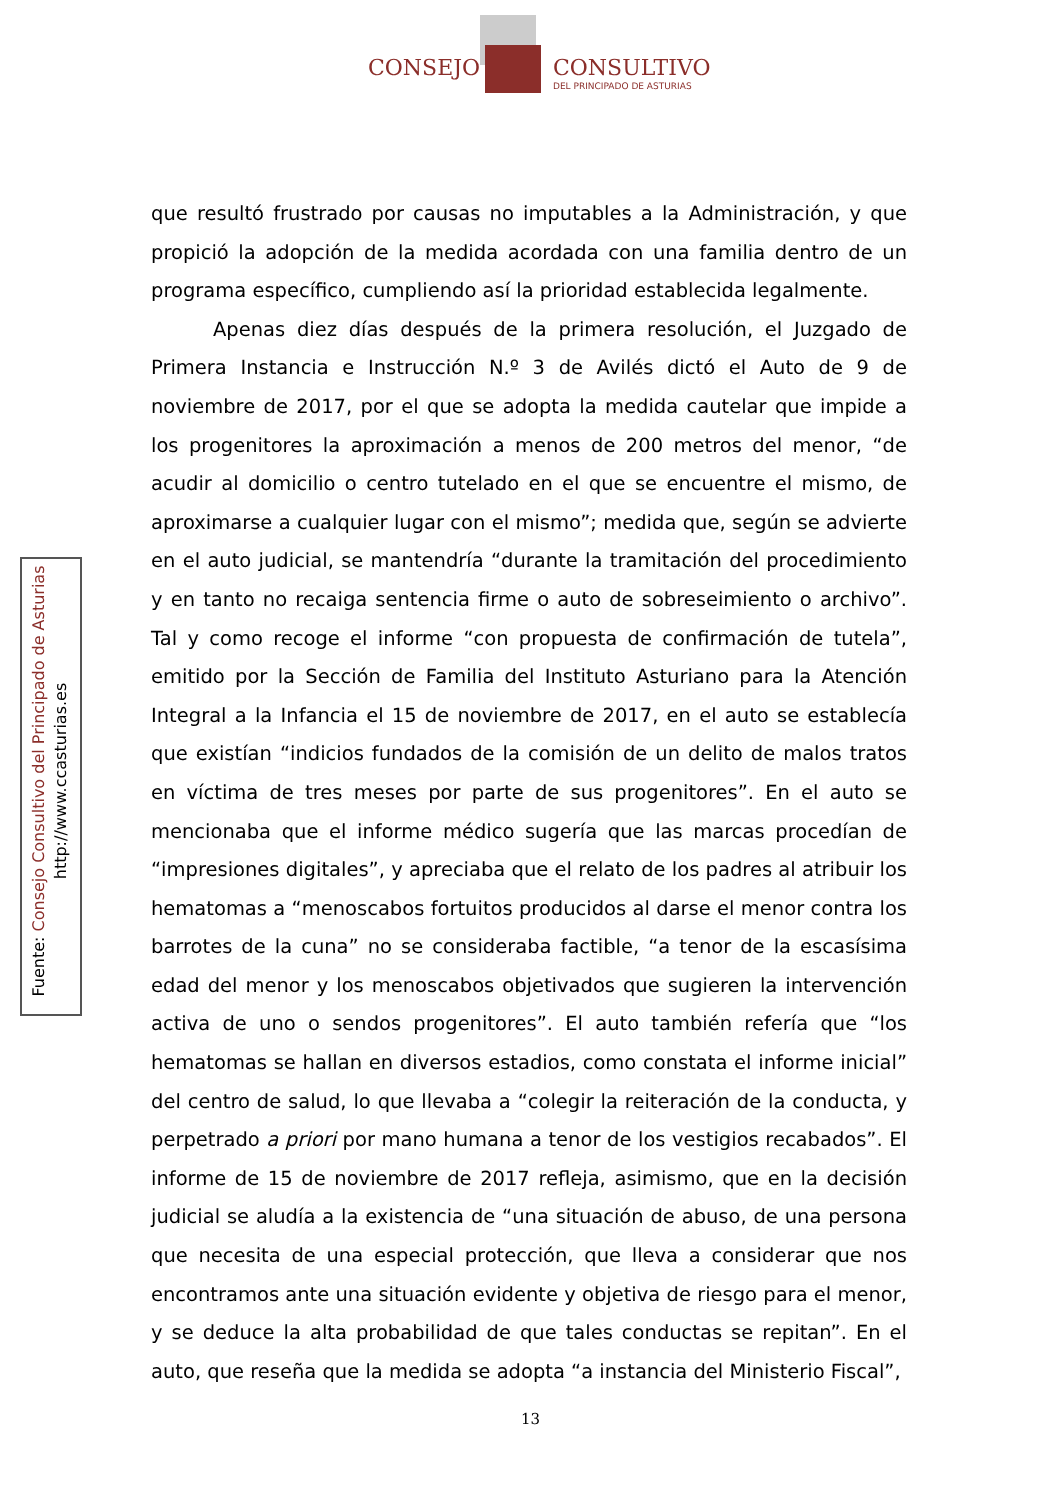CONSEJO CONSULTIVO
DEL PRINCIPADO DE ASTURIAS
Fuente: Consejo Consultivo del Principado de Asturias
http://www.ccasturias.es
que resultó frustrado por causas no imputables a la Administración, y que propició la adopción de la medida acordada con una familia dentro de un programa específico, cumpliendo así la prioridad establecida legalmente.
Apenas diez días después de la primera resolución, el Juzgado de Primera Instancia e Instrucción N.º 3 de Avilés dictó el Auto de 9 de noviembre de 2017, por el que se adopta la medida cautelar que impide a los progenitores la aproximación a menos de 200 metros del menor, “de acudir al domicilio o centro tutelado en el que se encuentre el mismo, de aproximarse a cualquier lugar con el mismo”; medida que, según se advierte en el auto judicial, se mantendría “durante la tramitación del procedimiento y en tanto no recaiga sentencia firme o auto de sobreseimiento o archivo”. Tal y como recoge el informe “con propuesta de confirmación de tutela”, emitido por la Sección de Familia del Instituto Asturiano para la Atención Integral a la Infancia el 15 de noviembre de 2017, en el auto se establecía que existían “indicios fundados de la comisión de un delito de malos tratos en víctima de tres meses por parte de sus progenitores”. En el auto se mencionaba que el informe médico sugería que las marcas procedían de “impresiones digitales”, y apreciaba que el relato de los padres al atribuir los hematomas a “menoscabos fortuitos producidos al darse el menor contra los barrotes de la cuna” no se consideraba factible, “a tenor de la escasísima edad del menor y los menoscabos objetivados que sugieren la intervención activa de uno o sendos progenitores”. El auto también refería que “los hematomas se hallan en diversos estadios, como constata el informe inicial” del centro de salud, lo que llevaba a “colegir la reiteración de la conducta, y perpetrado a priori por mano humana a tenor de los vestigios recabados”. El informe de 15 de noviembre de 2017 refleja, asimismo, que en la decisión judicial se aludía a la existencia de “una situación de abuso, de una persona que necesita de una especial protección, que lleva a considerar que nos encontramos ante una situación evidente y objetiva de riesgo para el menor, y se deduce la alta probabilidad de que tales conductas se repitan”. En el auto, que reseña que la medida se adopta “a instancia del Ministerio Fiscal”,
13